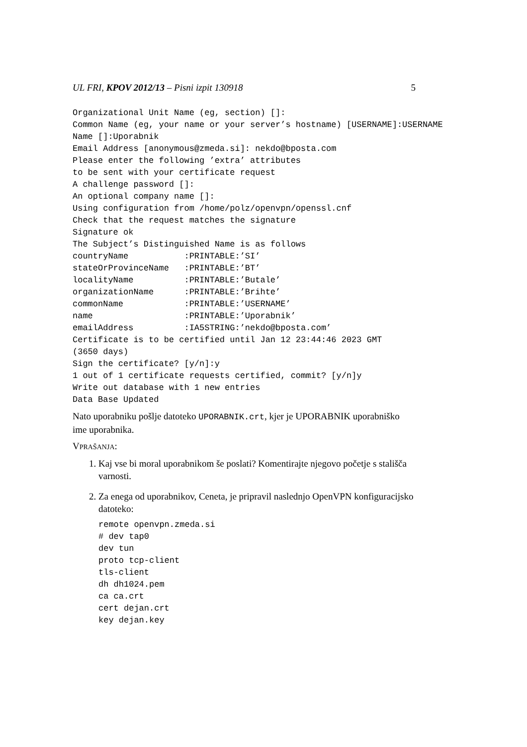UL FRI, KPOV 2012/13 – Pisni izpit 130918 5
Organizational Unit Name (eg, section) []:
Common Name (eg, your name or your server’s hostname) [USERNAME]:USERNAME
Name []:Uporabnik
Email Address [anonymous@zmeda.si]: nekdo@bposta.com
Please enter the following ’extra’ attributes
to be sent with your certificate request
A challenge password []:
An optional company name []:
Using configuration from /home/polz/openvpn/openssl.cnf
Check that the request matches the signature
Signature ok
The Subject’s Distinguished Name is as follows
countryName           :PRINTABLE:’SI’
stateOrProvinceName   :PRINTABLE:’BT’
localityName          :PRINTABLE:’Butale’
organizationName      :PRINTABLE:’Brihte’
commonName            :PRINTABLE:’USERNAME’
name                  :PRINTABLE:’Uporabnik’
emailAddress          :IA5STRING:’nekdo@bposta.com’
Certificate is to be certified until Jan 12 23:44:46 2023 GMT
(3650 days)
Sign the certificate? [y/n]:y
1 out of 1 certificate requests certified, commit? [y/n]y
Write out database with 1 new entries
Data Base Updated
Nato uporabniku pošlje datoteko UPORABNIK.crt, kjer je UPORABNIK uporabniško ime uporabnika.
VPRAŠANJA:
1. Kaj vse bi moral uporabnikom še poslati? Komentirajte njegovo početje s stališča varnosti.
2. Za enega od uporabnikov, Ceneta, je pripravil naslednjo OpenVPN konfiguracijsko datoteko:
remote openvpn.zmeda.si
# dev tap0
dev tun
proto tcp-client
tls-client
dh dh1024.pem
ca ca.crt
cert dejan.crt
key dejan.key